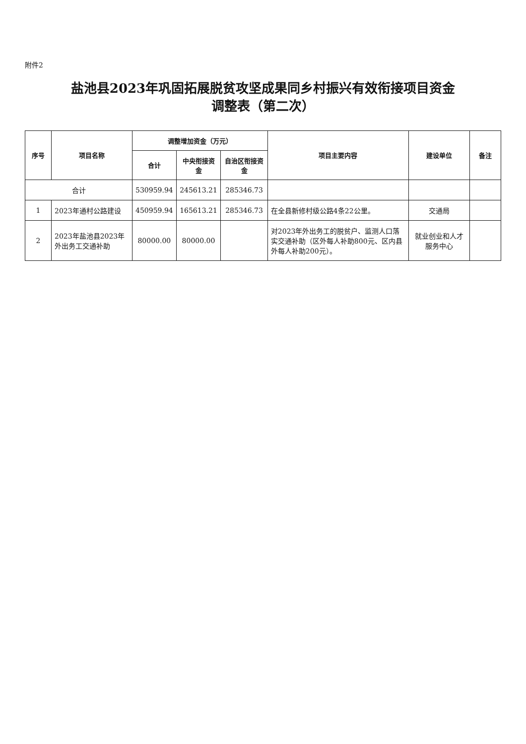附件2
盐池县2023年巩固拓展脱贫攻坚成果同乡村振兴有效衔接项目资金
调整表（第二次）
| 序号 | 项目名称 | 调整增加资金（万元） | | | 项目主要内容 | 建设单位 | 备注 |
| --- | --- | --- | --- | --- | --- | --- | --- |
| | | 合计 | 中央衔接资金 | 自治区衔接资金 | | | |
| 合计 | | 530959.94 | 245613.21 | 285346.73 | | | |
| 1 | 2023年通村公路建设 | 450959.94 | 165613.21 | 285346.73 | 在全县新修村级公路4条22公里。 | 交通局 | |
| 2 | 2023年盐池县2023年外出务工交通补助 | 80000.00 | 80000.00 | | 对2023年外出务工的脱贫户、监测人口落实交通补助（区外每人补助800元、区内县外每人补助200元）。 | 就业创业和人才服务中心 | |